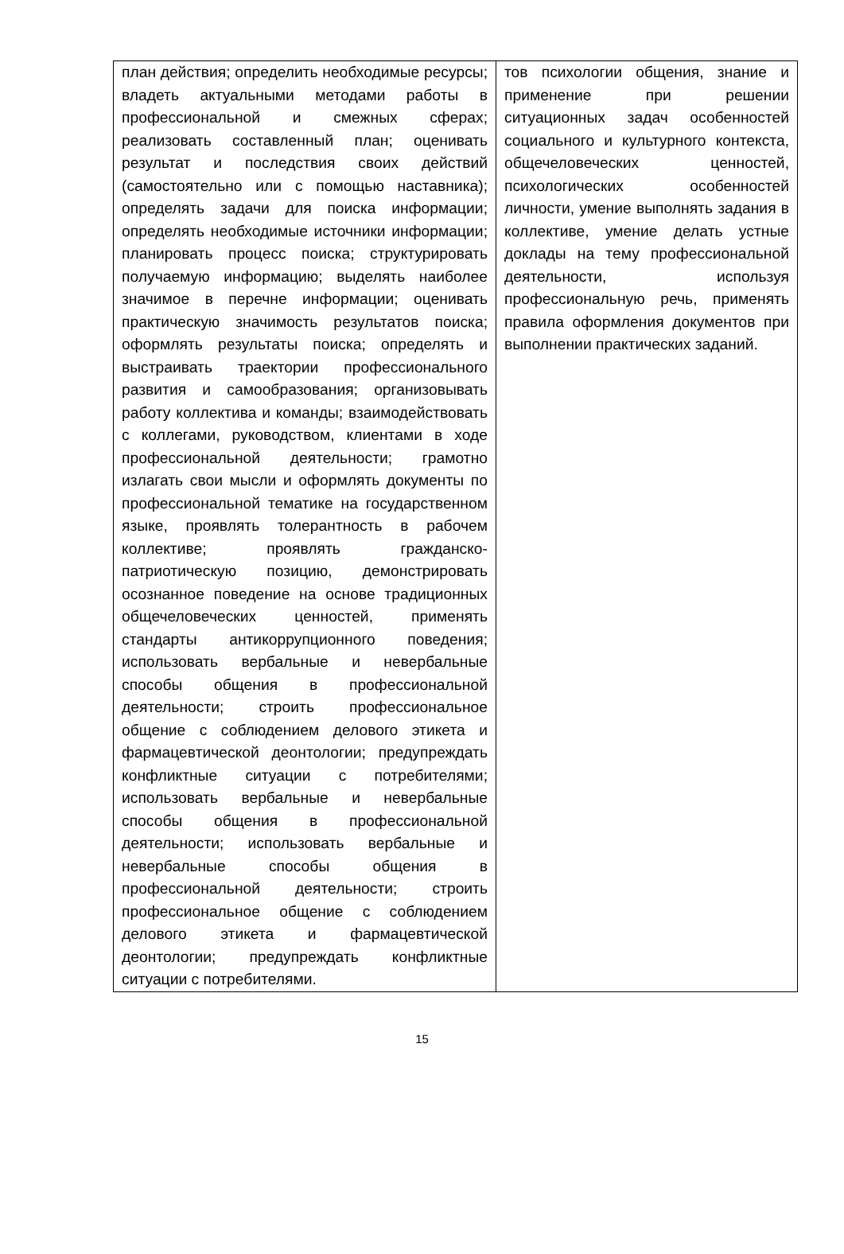| план действия; определить необходимые ресурсы; владеть актуальными методами работы в профессиональной и смежных сферах; реализовать составленный план; оценивать результат и последствия своих действий (самостоятельно или с помощью наставника); определять задачи для поиска информации; определять необходимые источники информации; планировать процесс поиска; структурировать получаемую информацию; выделять наиболее значимое в перечне информации; оценивать практическую значимость результатов поиска; оформлять результаты поиска; определять и выстраивать траектории профессионального развития и самообразования; организовывать работу коллектива и команды; взаимодействовать с коллегами, руководством, клиентами в ходе профессиональной деятельности; грамотно излагать свои мысли и оформлять документы по профессиональной тематике на государственном языке, проявлять толерантность в рабочем коллективе; проявлять гражданско-патриотическую позицию, демонстрировать осознанное поведение на основе традиционных общечеловеческих ценностей, применять стандарты антикоррупционного поведения; использовать вербальные и невербальные способы общения в профессиональной деятельности; строить профессиональное общение с соблюдением делового этикета и фармацевтической деонтологии; предупреждать конфликтные ситуации с потребителями; использовать вербальные и невербальные способы общения в профессиональной деятельности; использовать вербальные и невербальные способы общения в профессиональной деятельности; строить профессиональное общение с соблюдением делового этикета и фармацевтической деонтологии; предупреждать конфликтные ситуации с потребителями. | тов психологии общения, знание и применение при решении ситуационных задач особенностей социального и культурного контекста, общечеловеческих ценностей, психологических особенностей личности, умение выполнять задания в коллективе, умение делать устные доклады на тему профессиональной деятельности, используя профессиональную речь, применять правила оформления документов при выполнении практических заданий. |
15